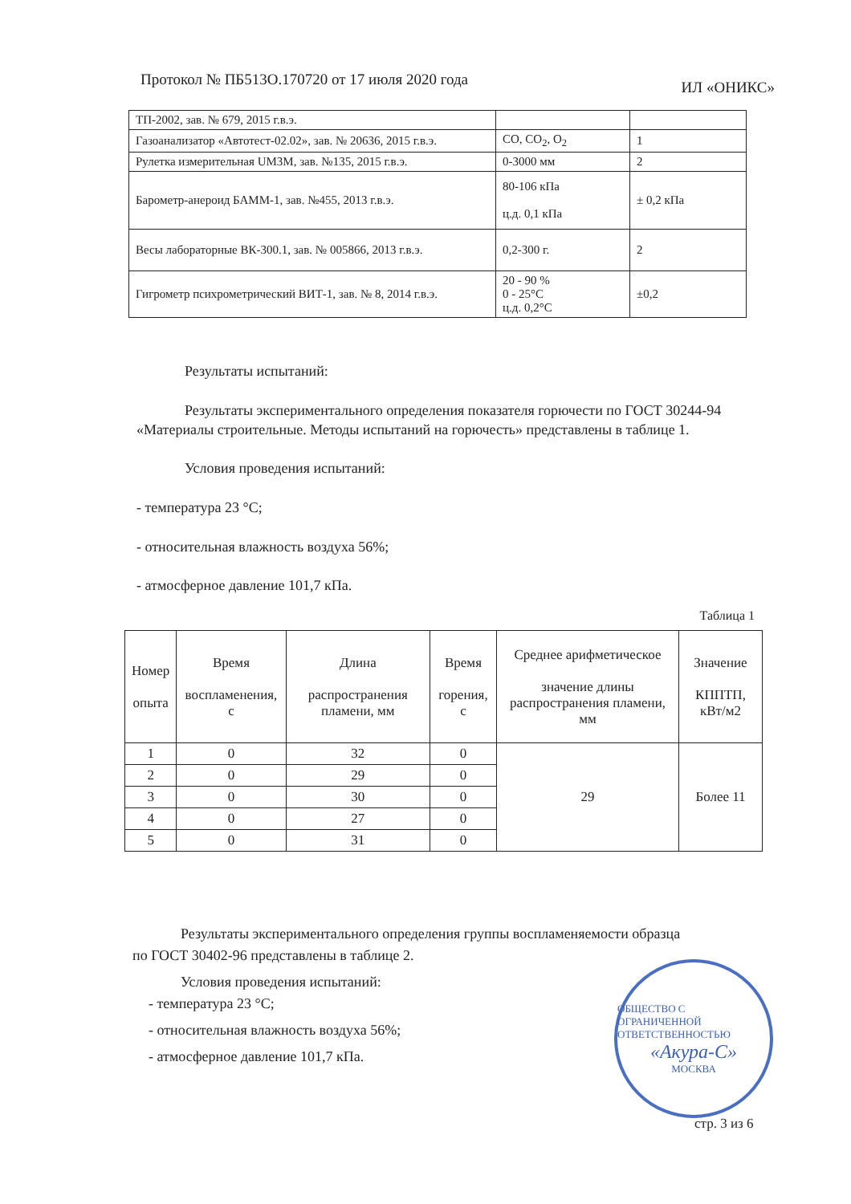Протокол № ПБ513О.170720 от 17 июля 2020 года ИЛ «ОНИКС»
| ТП-2002, зав. № 679, 2015 г.в.э. | | |
| Газоанализатор «Автотест-02.02», зав. № 20636, 2015 г.в.э. | CO, CO<sub>2</sub>, O<sub>2</sub> | 1 |
| Рулетка измерительная UM3M, зав. №135, 2015 г.в.э. | 0-3000 мм | 2 |
| Барометр-анероид БАММ-1, зав. №455, 2013 г.в.э. | 80-106 кПа ц.д. 0,1 кПа | ± 0,2 кПа |
| Весы лабораторные ВК-300.1, зав. № 005866, 2013 г.в.э. | 0,2-300 г. | 2 |
| Гигрометр психрометрический ВИТ-1, зав. № 8, 2014 г.в.э. | 20 - 90 % 0 - 25°С ц.д. 0,2°С | ±0,2 |
Результаты испытаний:
Результаты экспериментального определения показателя горючести по ГОСТ 30244-94 «Материалы строительные. Методы испытаний на горючесть» представлены в таблице 1.
Условия проведения испытаний:
- температура 23 °С;
- относительная влажность воздуха 56%;
- атмосферное давление 101,7 кПа.
Таблица 1
| Номер опыта | Время воспламенения, с | Длина распространения пламени, мм | Время горения, с | Среднее арифметическое значение длины распространения пламени, мм | Значение КППТП, кВт/м2 |
| --- | --- | --- | --- | --- | --- |
| 1 | 0 | 32 | 0 | 29 | Более 11 |
| 2 | 0 | 29 | 0 | | |
| 3 | 0 | 30 | 0 | | |
| 4 | 0 | 27 | 0 | | |
| 5 | 0 | 31 | 0 | | |
Результаты экспериментального определения группы воспламеняемости образца по ГОСТ 30402-96 представлены в таблице 2.
Условия проведения испытаний:
- температура 23 °С;
- относительная влажность воздуха 56%;
- атмосферное давление 101,7 кПа.
ОБЩЕСТВО С ОГРАНИЧЕННОЙ ОТВЕТСТВЕННОСТЬЮ
«Акура-С»
МОСКВА
стр. 3 из 6